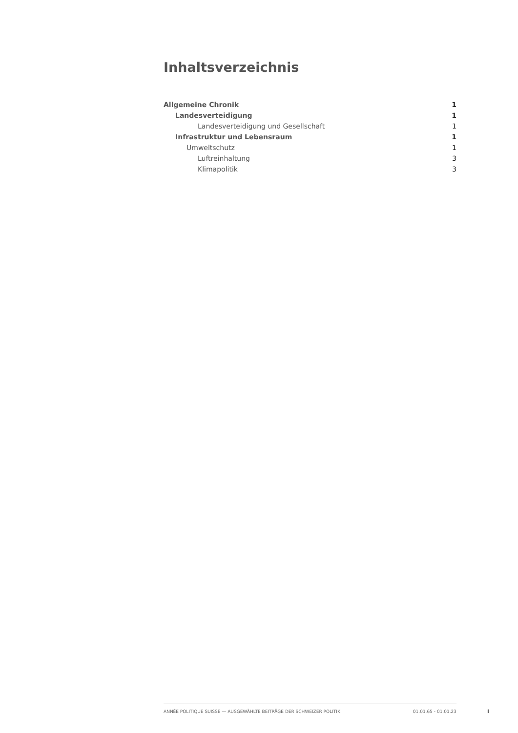Inhaltsverzeichnis
Allgemeine Chronik 1
Landesverteidigung 1
Landesverteidigung und Gesellschaft 1
Infrastruktur und Lebensraum 1
Umweltschutz 1
Luftreinhaltung 3
Klimapolitik 3
ANNÉE POLITIQUE SUISSE — AUSGEWÄHLTE BEITRÄGE DER SCHWEIZER POLITIK 01.01.65 - 01.01.23
I